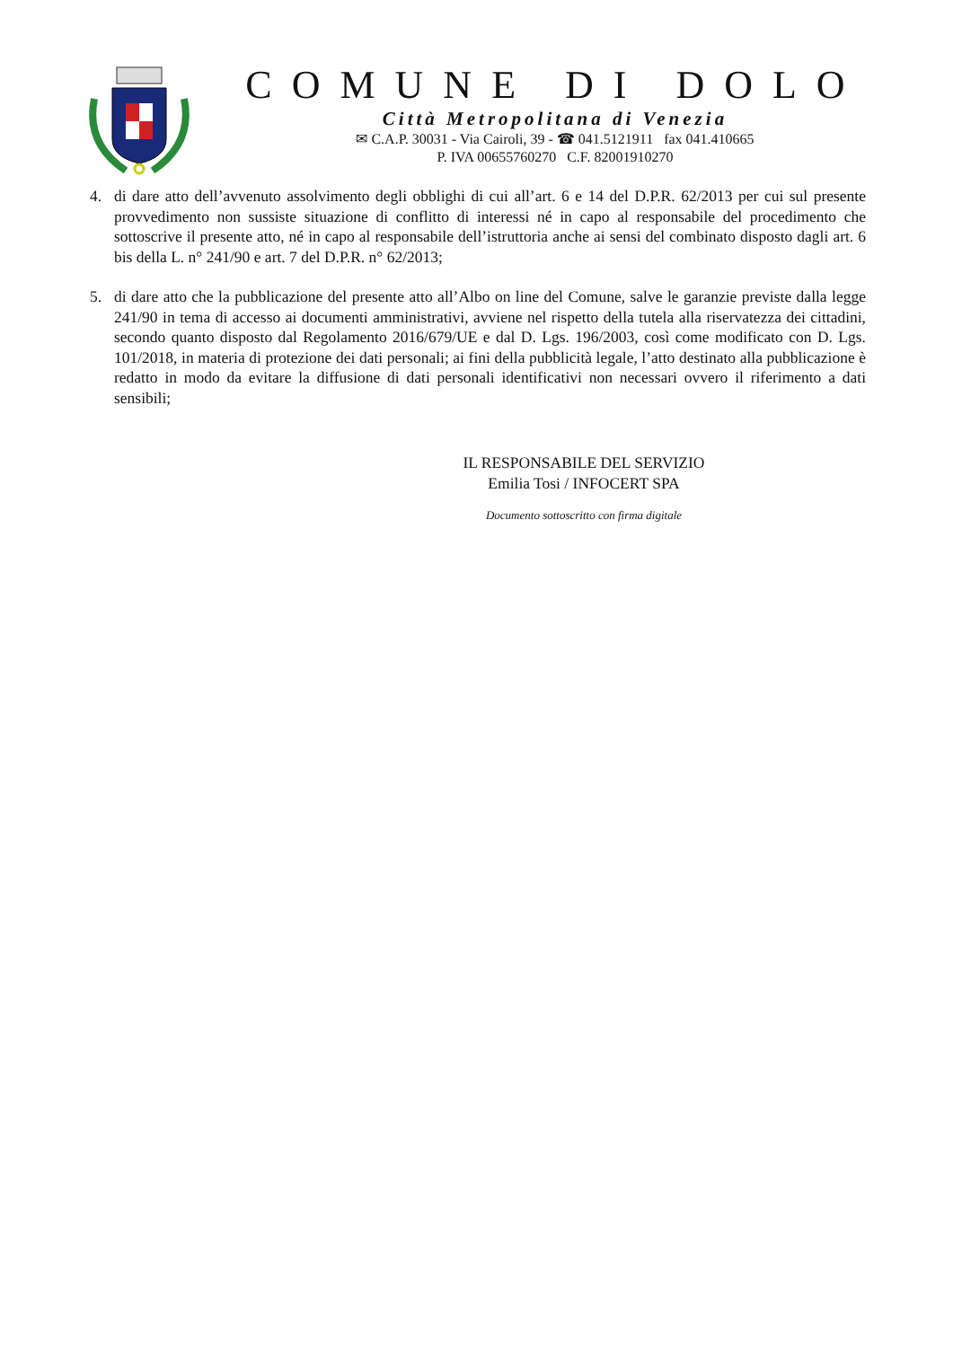COMUNE DI DOLO
Città Metropolitana di Venezia
✉ C.A.P. 30031 - Via Cairoli, 39 - ☎ 041.5121911 fax 041.410665
P. IVA 00655760270 C.F. 82001910270
4. di dare atto dell’avvenuto assolvimento degli obblighi di cui all’art. 6 e 14 del D.P.R. 62/2013 per cui sul presente provvedimento non sussiste situazione di conflitto di interessi né in capo al responsabile del procedimento che sottoscrive il presente atto, né in capo al responsabile dell’istruttoria anche ai sensi del combinato disposto dagli art. 6 bis della L. n° 241/90 e art. 7 del D.P.R. n° 62/2013;
5. di dare atto che la pubblicazione del presente atto all’Albo on line del Comune, salve le garanzie previste dalla legge 241/90 in tema di accesso ai documenti amministrativi, avviene nel rispetto della tutela alla riservatezza dei cittadini, secondo quanto disposto dal Regolamento 2016/679/UE e dal D. Lgs. 196/2003, così come modificato con D. Lgs. 101/2018, in materia di protezione dei dati personali; ai fini della pubblicità legale, l’atto destinato alla pubblicazione è redatto in modo da evitare la diffusione di dati personali identificativi non necessari ovvero il riferimento a dati sensibili;
IL RESPONSABILE DEL SERVIZIO
Emilia Tosi / INFOCERT SPA
Documento sottoscritto con firma digitale